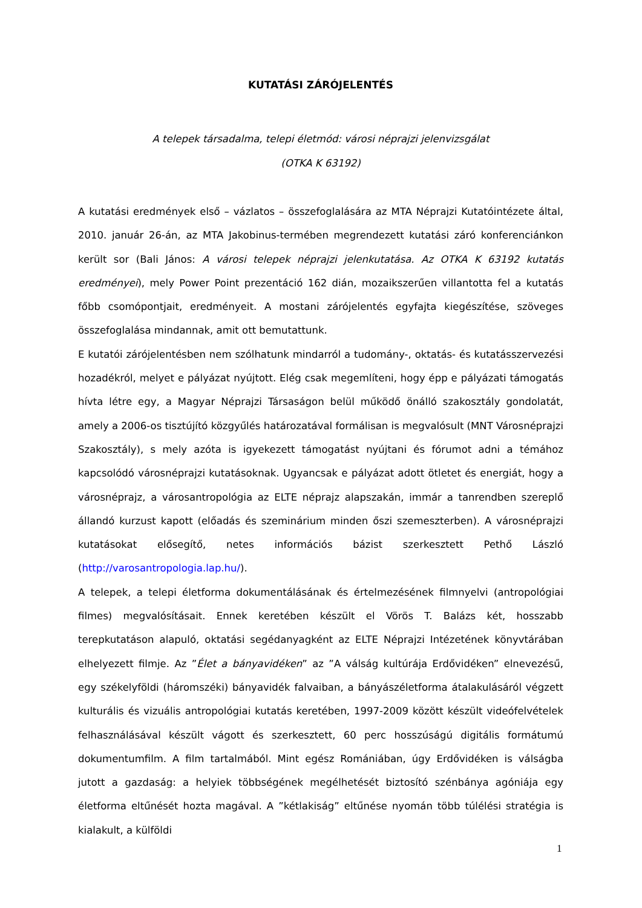KUTATÁSI ZÁRÓJELENTÉS
A telepek társadalma, telepi életmód: városi néprajzi jelenvizsgálat
(OTKA K 63192)
A kutatási eredmények első – vázlatos – összefoglalására az MTA Néprajzi Kutatóintézete által, 2010. január 26-án, az MTA Jakobinus-termében megrendezett kutatási záró konferenciánkon került sor (Bali János: A városi telepek néprajzi jelenkutatása. Az OTKA K 63192 kutatás eredményei), mely Power Point prezentáció 162 dián, mozaikszerűen villantotta fel a kutatás főbb csomópontjait, eredményeit. A mostani zárójelentés egyfajta kiegészítése, szöveges összefoglalása mindannak, amit ott bemutattunk.
E kutatói zárójelentésben nem szólhatunk mindarról a tudomány-, oktatás- és kutatásszervezési hozadékról, melyet e pályázat nyújtott. Elég csak megemlíteni, hogy épp e pályázati támogatás hívta létre egy, a Magyar Néprajzi Társaságon belül működő önálló szakosztály gondolatát, amely a 2006-os tisztújító közgyűlés határozatával formálisan is megvalósult (MNT Városnéprajzi Szakosztály), s mely azóta is igyekezett támogatást nyújtani és fórumot adni a témához kapcsolódó városnéprajzi kutatásoknak. Ugyancsak e pályázat adott ötletet és energiát, hogy a városnéprajz, a városantropológia az ELTE néprajz alapszakán, immár a tanrendben szereplő állandó kurzust kapott (előadás és szeminárium minden őszi szemeszterben). A városnéprajzi kutatásokat elősegítő, netes információs bázist szerkesztett Pethő László (http://varosantropologia.lap.hu/).
A telepek, a telepi életforma dokumentálásának és értelmezésének filmnyelvi (antropológiai filmes) megvalósításait. Ennek keretében készült el Vörös T. Balázs két, hosszabb terepkutatáson alapuló, oktatási segédanyagként az ELTE Néprajzi Intézetének könyvtárában elhelyezett filmje. Az ”Élet a bányavidéken” az ”A válság kultúrája Erdővidéken” elnevezésű, egy székelyföldi (háromszéki) bányavidék falvaiban, a bányászéletforma átalakulásáról végzett kulturális és vizuális antropológiai kutatás keretében, 1997-2009 között készült videófelvételek felhasználásával készült vágott és szerkesztett, 60 perc hosszúságú digitális formátumú dokumentumfilm. A film tartalmából. Mint egész Romániában, úgy Erdővidéken is válságba jutott a gazdaság: a helyiek többségének megélhetését biztosító szénbánya agóniája egy életforma eltűnését hozta magával. A ”kétlakiság” eltűnése nyomán több túlélési stratégia is kialakult, a külföldi
1